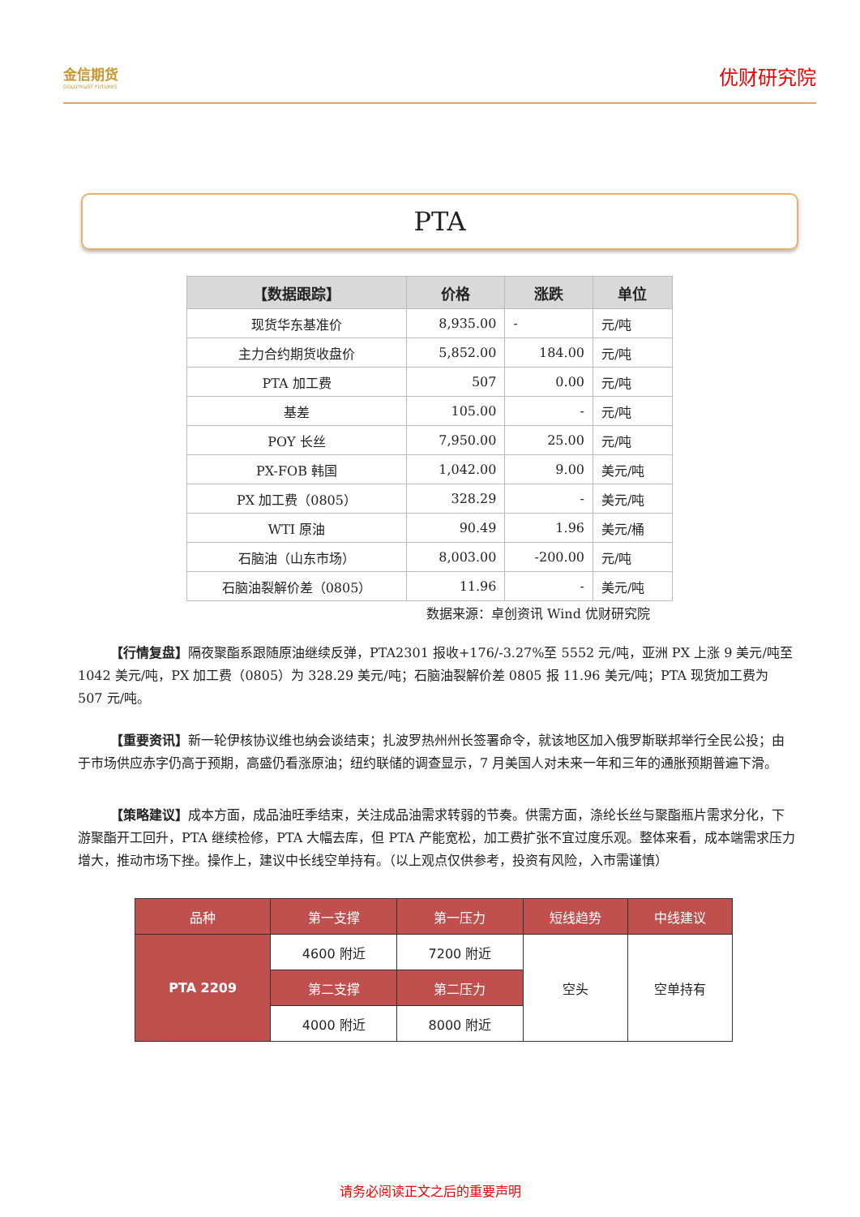金信期货
GOLDTRUST FUTURES
优财研究院
PTA
| 【数据跟踪】 | 价格 | 涨跌 | 单位 |
| --- | --- | --- | --- |
| 现货华东基准价 | 8,935.00 | - | 元/吨 |
| 主力合约期货收盘价 | 5,852.00 | 184.00 | 元/吨 |
| PTA 加工费 | 507 | 0.00 | 元/吨 |
| 基差 | 105.00 | - | 元/吨 |
| POY 长丝 | 7,950.00 | 25.00 | 元/吨 |
| PX-FOB 韩国 | 1,042.00 | 9.00 | 美元/吨 |
| PX 加工费（0805） | 328.29 | - | 美元/吨 |
| WTI 原油 | 90.49 | 1.96 | 美元/桶 |
| 石脑油（山东市场） | 8,003.00 | -200.00 | 元/吨 |
| 石脑油裂解价差（0805） | 11.96 | - | 美元/吨 |
数据来源：卓创资讯 Wind 优财研究院
【行情复盘】隔夜聚酯系跟随原油继续反弹，PTA2301 报收+176/-3.27%至 5552 元/吨，亚洲 PX 上涨 9 美元/吨至 1042 美元/吨，PX 加工费（0805）为 328.29 美元/吨；石脑油裂解价差 0805 报 11.96 美元/吨；PTA 现货加工费为 507 元/吨。
【重要资讯】新一轮伊核协议维也纳会谈结束；扎波罗热州州长签署命令，就该地区加入俄罗斯联邦举行全民公投；由于市场供应赤字仍高于预期，高盛仍看涨原油；纽约联储的调查显示，7 月美国人对未来一年和三年的通胀预期普遍下滑。
【策略建议】成本方面，成品油旺季结束，关注成品油需求转弱的节奏。供需方面，涤纶长丝与聚酯瓶片需求分化，下游聚酯开工回升，PTA 继续检修，PTA 大幅去库，但 PTA 产能宽松，加工费扩张不宜过度乐观。整体来看，成本端需求压力增大，推动市场下挫。操作上，建议中长线空单持有。（以上观点仅供参考，投资有风险，入市需谨慎）
| 品种 | 第一支撑 | 第一压力 | 短线趋势 | 中线建议 |
| PTA 2209 | 4600 附近 | 7200 附近 | 空头 | 空单持有 |
| | 第二支撑 | 第二压力 | | |
| | 4000 附近 | 8000 附近 | | |
请务必阅读正文之后的重要声明